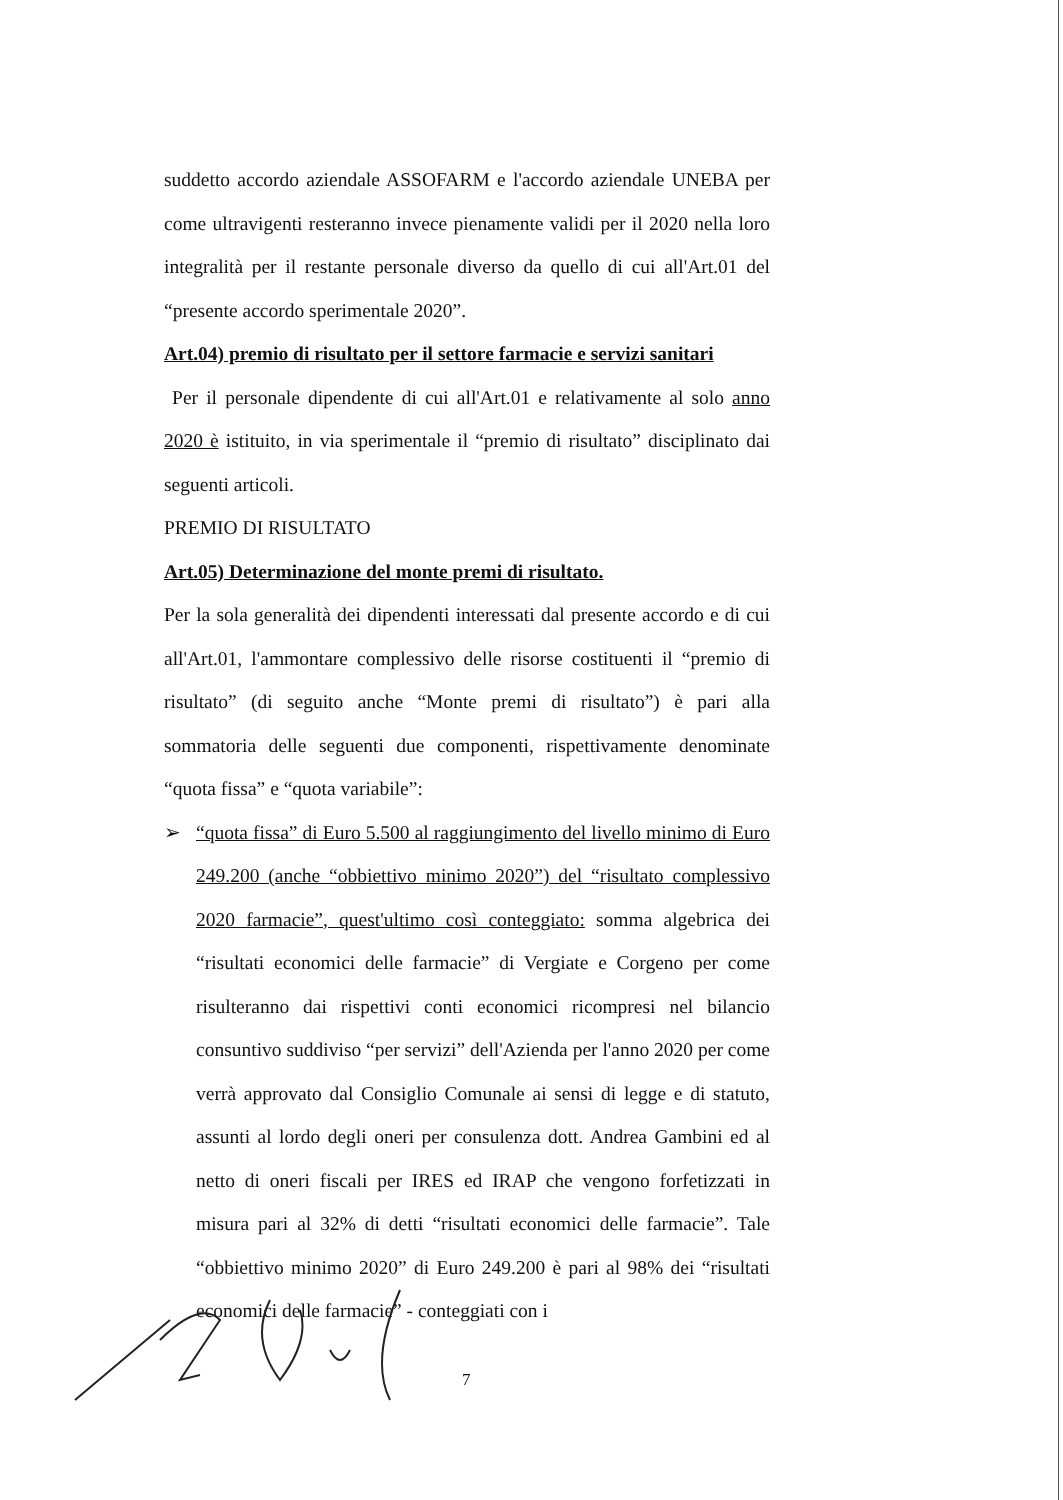suddetto accordo aziendale ASSOFARM e l'accordo aziendale UNEBA per come ultravigenti resteranno invece pienamente validi per il 2020 nella loro integralità per il restante personale diverso da quello di cui all'Art.01 del “presente accordo sperimentale 2020”.
Art.04) premio di risultato per il settore farmacie e servizi sanitari
Per il personale dipendente di cui all'Art.01 e relativamente al solo anno 2020 è istituito, in via sperimentale il “premio di risultato” disciplinato dai seguenti articoli.
PREMIO DI RISULTATO
Art.05) Determinazione del monte premi di risultato.
Per la sola generalità dei dipendenti interessati dal presente accordo e di cui all'Art.01, l'ammontare complessivo delle risorse costituenti il “premio di risultato” (di seguito anche “Monte premi di risultato”) è pari alla sommatoria delle seguenti due componenti, rispettivamente denominate “quota fissa” e “quota variabile”:
➢ “quota fissa” di Euro 5.500 al raggiungimento del livello minimo di Euro 249.200 (anche “obbiettivo minimo 2020”) del “risultato complessivo 2020 farmacie”, quest'ultimo così conteggiato: somma algebrica dei “risultati economici delle farmacie” di Vergiate e Corgeno per come risulteranno dai rispettivi conti economici ricompresi nel bilancio consuntivo suddiviso “per servizi” dell'Azienda per l'anno 2020 per come verrà approvato dal Consiglio Comunale ai sensi di legge e di statuto, assunti al lordo degli oneri per consulenza dott. Andrea Gambini ed al netto di oneri fiscali per IRES ed IRAP che vengono forfetizzati in misura pari al 32% di detti “risultati economici delle farmacie”. Tale “obbiettivo minimo 2020” di Euro 249.200 è pari al 98% dei “risultati economici delle farmacie” - conteggiati con i
7